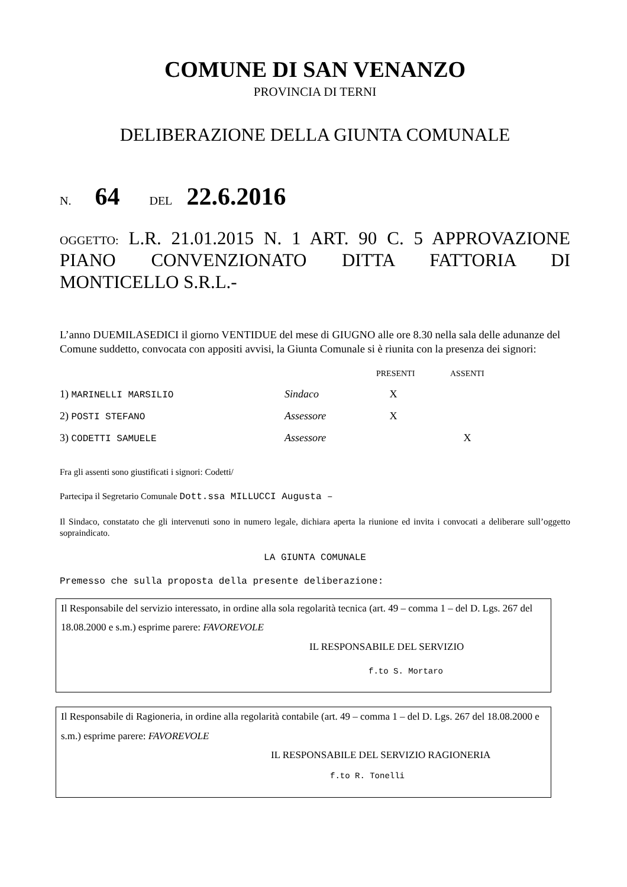COMUNE DI SAN VENANZO
PROVINCIA DI TERNI
DELIBERAZIONE DELLA GIUNTA COMUNALE
N. 64 DEL 22.6.2016
OGGETTO: L.R. 21.01.2015 N. 1 ART. 90 C. 5 APPROVAZIONE PIANO CONVENZIONATO DITTA FATTORIA DI MONTICELLO S.R.L.-
L’anno DUEMILASEDICI il giorno VENTIDUE del mese di GIUGNO alle ore 8.30 nella sala delle adunanze del Comune suddetto, convocata con appositi avvisi, la Giunta Comunale si è riunita con la presenza dei signori:
| | | PRESENTI | ASSENTI |
| --- | --- | --- | --- |
| 1) MARINELLI MARSILIO | Sindaco | X | |
| 2) POSTI STEFANO | Assessore | X | |
| 3) CODETTI SAMUELE | Assessore | | X |
Fra gli assenti sono giustificati i signori: Codetti/
Partecipa il Segretario Comunale Dott.ssa MILLUCCI Augusta –
Il Sindaco, constatato che gli intervenuti sono in numero legale, dichiara aperta la riunione ed invita i convocati a deliberare sull’oggetto sopraindicato.
LA GIUNTA COMUNALE
Premesso che sulla proposta della presente deliberazione:
Il Responsabile del servizio interessato, in ordine alla sola regolarità tecnica (art. 49 – comma 1 – del D. Lgs. 267 del 18.08.2000 e s.m.) esprime parere: FAVOREVOLE
IL RESPONSABILE DEL SERVIZIO
f.to S. Mortaro
Il Responsabile di Ragioneria, in ordine alla regolarità contabile (art. 49 – comma 1 – del D. Lgs. 267 del 18.08.2000 e s.m.) esprime parere: FAVOREVOLE
IL RESPONSABILE DEL SERVIZIO RAGIONERIA
f.to R. Tonelli